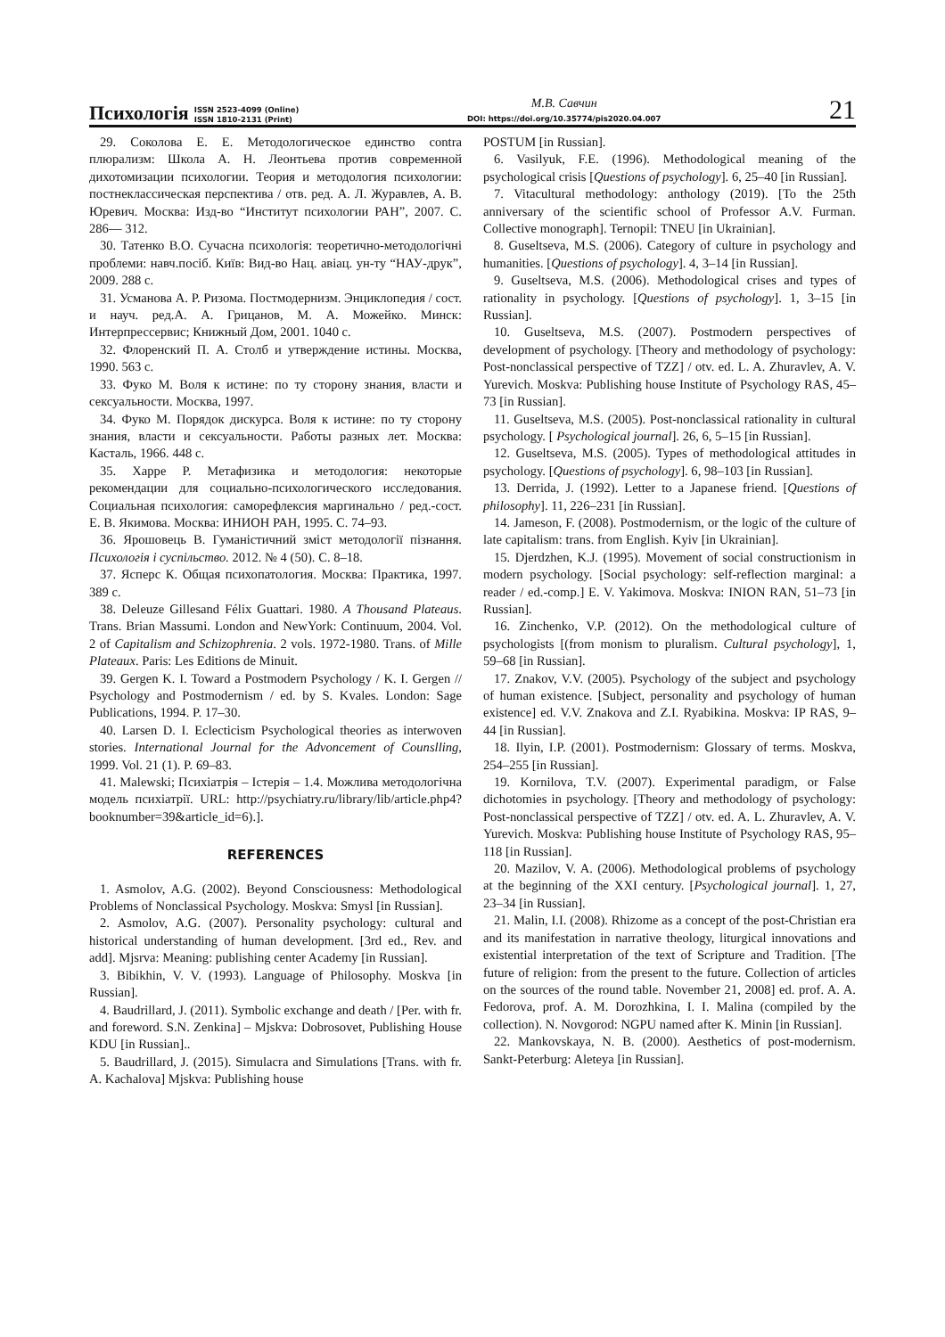Психологія ISSN 2523-4099 (Online)
ISSN 1810-2131 (Print)
М.В. Савчин
DOI: https://doi.org/10.35774/pis2020.04.007
21
29. Соколова Е. Е. Методологическое единство contra плюрализм: Школа А. Н. Леонтьева против современной дихотомизации психологии. Теория и методология психологии: постнеклассическая перспектива / отв. ред. А. Л. Журавлев, А. В. Юревич. Москва: Изд-во “Институт психологии РАН”, 2007. С. 286— 312.
30. Татенко В.О. Сучасна психологія: теоретично-методологічні проблеми: навч.посіб. Київ: Вид-во Нац. авіац. ун-ту “НАУ-друк”, 2009. 288 с.
31. Усманова А. Р. Ризома. Постмодернизм. Энциклопедия / сост. и науч. ред.А. А. Грицанов, М. А. Можейко. Минск: Интерпрессервис; Книжный Дом, 2001. 1040 с.
32. Флоренский П. А. Столб и утверждение истины. Москва, 1990. 563 с.
33. Фуко М. Воля к истине: по ту сторону знания, власти и сексуальности. Москва, 1997.
34. Фуко М. Порядок дискурса. Воля к истине: по ту сторону знания, власти и сексуальности. Работы разных лет. Москва: Касталь, 1966. 448 с.
35. Харре Р. Метафизика и методология: некоторые рекомендации для социально-психологического исследования. Социальная психология: саморефлексия маргинально / ред.-сост. Е. В. Якимова. Москва: ИНИОН РАН, 1995. С. 74–93.
36. Ярошовець В. Гуманістичний зміст методології пізнання. Психологія і суспільство. 2012. № 4 (50). С. 8–18.
37. Ясперс К. Общая психопатология. Москва: Практика, 1997. 389 с.
38. Deleuze Gillesand Félix Guattari. 1980. A Thousand Plateaus. Trans. Brian Massumi. London and NewYork: Continuum, 2004. Vol. 2 of Capitalism and Schizophrenia. 2 vols. 1972-1980. Trans. of Mille Plateaux. Paris: Les Editions de Minuit.
39. Gergen K. I. Toward a Postmodern Psychology / K. I. Gergen // Psychology and Postmodernism / ed. by S. Kvales. London: Sage Publications, 1994. P. 17–30.
40. Larsen D. I. Eclecticism Psychological theories as interwoven stories. International Journal for the Advoncement of Counslling, 1999. Vol. 21 (1). P. 69–83.
41. Malewski; Психіатрія – Істерія – 1.4. Можлива методологічна модель психіатрії. URL: http://psychiatry.ru/library/lib/article.php4?booknumber=39&article_id=6).].
REFERENCES
1. Asmolov, A.G. (2002). Beyond Consciousness: Methodological Problems of Nonclassical Psychology. Moskva: Smysl [in Russian].
2. Asmolov, A.G. (2007). Personality psychology: cultural and historical understanding of human development. [3rd ed., Rev. and add]. Mjsrva: Meaning: publishing center Academy [in Russian].
3. Bibikhin, V. V. (1993). Language of Philosophy. Moskva [in Russian].
4. Baudrillard, J. (2011). Symbolic exchange and death / [Per. with fr. and foreword. S.N. Zenkina] – Mjskva: Dobrosovet, Publishing House KDU [in Russian]..
5. Baudrillard, J. (2015). Simulacra and Simulations [Trans. with fr. A. Kachalova] Mjskva: Publishing house
POSTUM [in Russian].
6. Vasilyuk, F.E. (1996). Methodological meaning of the psychological crisis [Questions of psychology]. 6, 25–40 [in Russian].
7. Vitacultural methodology: anthology (2019). [To the 25th anniversary of the scientific school of Professor A.V. Furman. Collective monograph]. Ternopil: TNEU [in Ukrainian].
8. Guseltseva, M.S. (2006). Category of culture in psychology and humanities. [Questions of psychology]. 4, 3–14 [in Russian].
9. Guseltseva, M.S. (2006). Methodological crises and types of rationality in psychology. [Questions of psychology]. 1, 3–15 [in Russian].
10. Guseltseva, M.S. (2007). Postmodern perspectives of development of psychology. [Theory and methodology of psychology: Post-nonclassical perspective of TZZ] / otv. ed. L. A. Zhuravlev, A. V. Yurevich. Moskva: Publishing house Institute of Psychology RAS, 45–73 [in Russian].
11. Guseltseva, M.S. (2005). Post-nonclassical rationality in cultural psychology. [ Psychological journal]. 26, 6, 5–15 [in Russian].
12. Guseltseva, M.S. (2005). Types of methodological attitudes in psychology. [Questions of psychology]. 6, 98–103 [in Russian].
13. Derrida, J. (1992). Letter to a Japanese friend. [Questions of philosophy]. 11, 226–231 [in Russian].
14. Jameson, F. (2008). Postmodernism, or the logic of the culture of late capitalism: trans. from English. Kyiv [in Ukrainian].
15. Djerdzhen, K.J. (1995). Movement of social constructionism in modern psychology. [Social psychology: self-reflection marginal: a reader / ed.-comp.] E. V. Yakimova. Moskva: INION RAN, 51–73 [in Russian].
16. Zinchenko, V.P. (2012). On the methodological culture of psychologists [(from monism to pluralism. Cultural psychology], 1, 59–68 [in Russian].
17. Znakov, V.V. (2005). Psychology of the subject and psychology of human existence. [Subject, personality and psychology of human existence] ed. V.V. Znakova and Z.I. Ryabikina. Moskva: IP RAS, 9–44 [in Russian].
18. Ilyin, I.P. (2001). Postmodernism: Glossary of terms. Moskva, 254–255 [in Russian].
19. Kornilova, T.V. (2007). Experimental paradigm, or False dichotomies in psychology. [Theory and methodology of psychology: Post-nonclassical perspective of TZZ] / otv. ed. A. L. Zhuravlev, A. V. Yurevich. Moskva: Publishing house Institute of Psychology RAS, 95–118 [in Russian].
20. Mazilov, V. A. (2006). Methodological problems of psychology at the beginning of the XXI century. [Psychological journal]. 1, 27, 23–34 [in Russian].
21. Malin, I.I. (2008). Rhizome as a concept of the post-Christian era and its manifestation in narrative theology, liturgical innovations and existential interpretation of the text of Scripture and Tradition. [The future of religion: from the present to the future. Collection of articles on the sources of the round table. November 21, 2008] ed. prof. A. A. Fedorova, prof. A. M. Dorozhkina, I. I. Malina (compiled by the collection). N. Novgorod: NGPU named after K. Minin [in Russian].
22. Mankovskaya, N. B. (2000). Aesthetics of post-modernism. Sankt-Peterburg: Aleteya [in Russian].